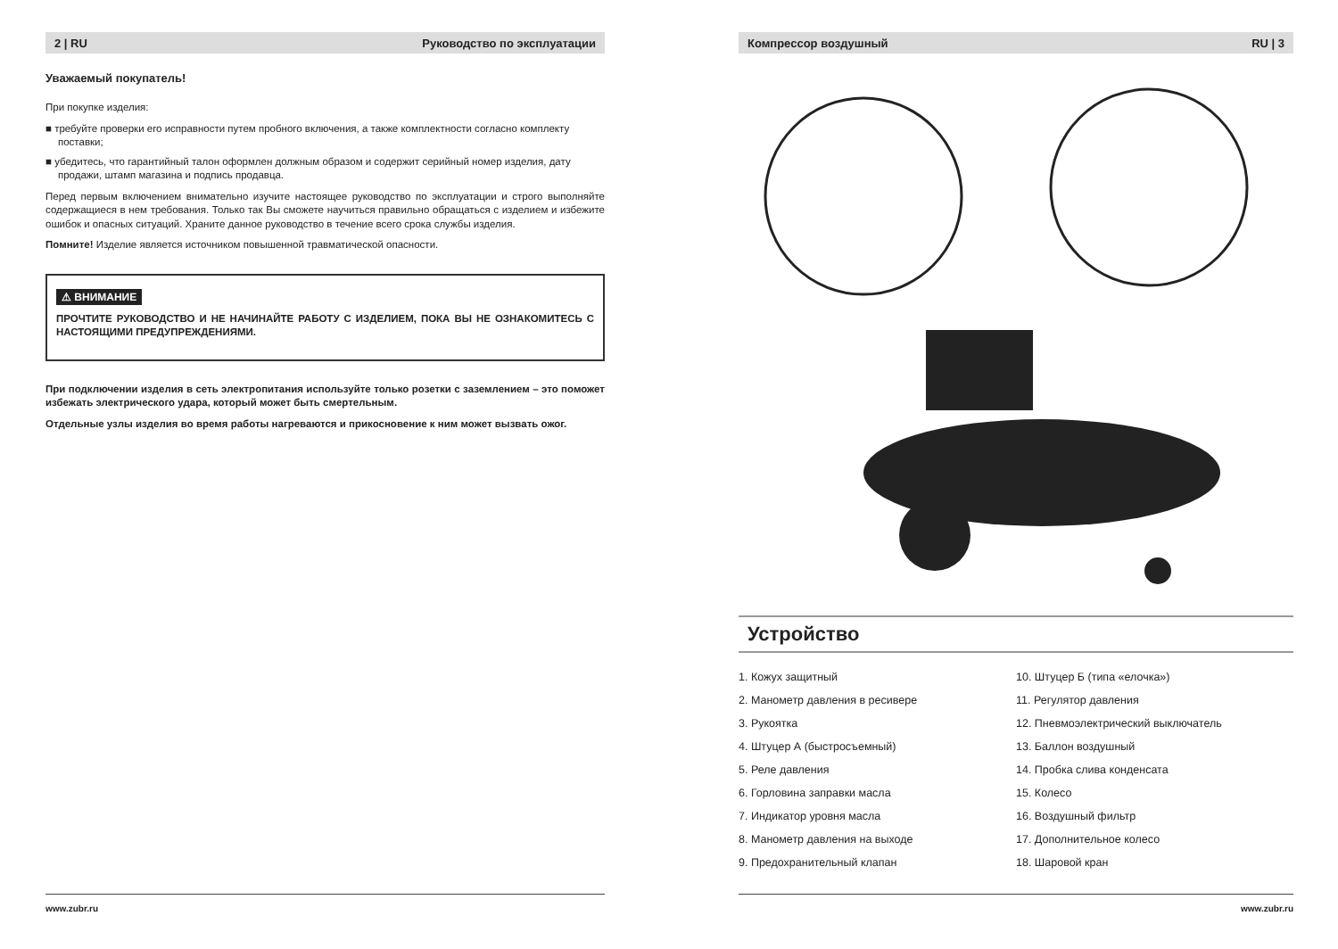2 | RU Руководство по эксплуатации
Уважаемый покупатель!
При покупке изделия:
■ требуйте проверки его исправности путем пробного включения, а также комплектности согласно комплекту поставки;
■ убедитесь, что гарантийный талон оформлен должным образом и содержит серийный номер изделия, дату продажи, штамп магазина и подпись продавца.
Перед первым включением внимательно изучите настоящее руководство по эксплуатации и строго выполняйте содержащиеся в нем требования. Только так Вы сможете научиться правильно обращаться с изделием и избежите ошибок и опасных ситуаций. Храните данное руководство в течение всего срока службы изделия.
Помните! Изделие является источником повышенной травматической опасности.
⚠ ВНИМАНИЕ
ПРОЧТИТЕ РУКОВОДСТВО И НЕ НАЧИНАЙТЕ РАБОТУ С ИЗДЕЛИЕМ, ПОКА ВЫ НЕ ОЗНАКОМИТЕСЬ С НАСТОЯЩИМИ ПРЕДУПРЕЖДЕНИЯМИ.
При подключении изделия в сеть электропитания используйте только розетки с заземлением – это поможет избежать электрического удара, который может быть смертельным.
Отдельные узлы изделия во время работы нагреваются и прикосновение к ним может вызвать ожог.
www.zubr.ru
Компрессор воздушный RU | 3
Устройство
1. Кожух защитный
10. Штуцер Б (типа «елочка»)
2. Манометр давления в ресивере
11. Регулятор давления
3. Рукоятка
12. Пневмоэлектрический выключатель
4. Штуцер А (быстросъемный)
13. Баллон воздушный
5. Реле давления
14. Пробка слива конденсата
6. Горловина заправки масла
15. Колесо
7. Индикатор уровня масла
16. Воздушный фильтр
8. Манометр давления на выходе
17. Дополнительное колесо
9. Предохранительный клапан
18. Шаровой кран
www.zubr.ru